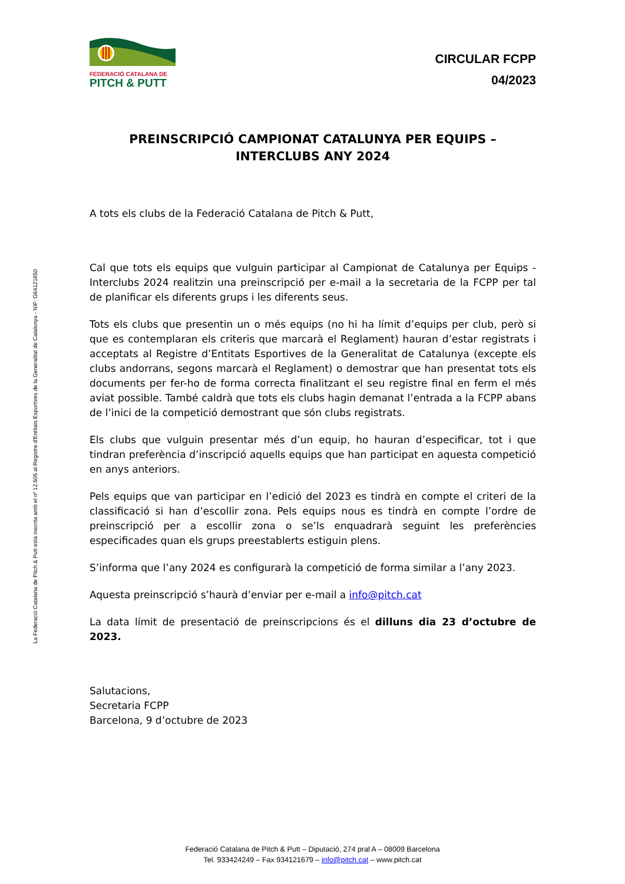La Federació Catalana de Pitch & Putt està inscrita amb el nº 12.505 al Registre d'Entitats Esportives de la Generalitat de Catalunya - NIF: G64121650
FEDERACIÓ CATALANA DE
PITCH & PUTT
CIRCULAR FCPP
04/2023
PREINSCRIPCIÓ CAMPIONAT CATALUNYA PER EQUIPS –
INTERCLUBS ANY 2024
A tots els clubs de la Federació Catalana de Pitch & Putt,
Cal que tots els equips que vulguin participar al Campionat de Catalunya per Equips - Interclubs 2024 realitzin una preinscripció per e-mail a la secretaria de la FCPP per tal de planificar els diferents grups i les diferents seus.
Tots els clubs que presentin un o més equips (no hi ha límit d’equips per club, però si que es contemplaran els criteris que marcarà el Reglament) hauran d’estar registrats i acceptats al Registre d’Entitats Esportives de la Generalitat de Catalunya (excepte els clubs andorrans, segons marcarà el Reglament) o demostrar que han presentat tots els documents per fer-ho de forma correcta finalitzant el seu registre final en ferm el més aviat possible. També caldrà que tots els clubs hagin demanat l’entrada a la FCPP abans de l’inici de la competició demostrant que són clubs registrats.
Els clubs que vulguin presentar més d’un equip, ho hauran d’especificar, tot i que tindran preferència d’inscripció aquells equips que han participat en aquesta competició en anys anteriors.
Pels equips que van participar en l’edició del 2023 es tindrà en compte el criteri de la classificació si han d’escollir zona. Pels equips nous es tindrà en compte l’ordre de preinscripció per a escollir zona o se’ls enquadrarà seguint les preferències especificades quan els grups preestablerts estiguin plens.
S’informa que l’any 2024 es configurarà la competició de forma similar a l’any 2023.
Aquesta preinscripció s’haurà d’enviar per e-mail a info@pitch.cat
La data límit de presentació de preinscripcions és el dilluns dia 23 d’octubre de 2023.
Salutacions,
Secretaria FCPP
Barcelona, 9 d’octubre de 2023
Federació Catalana de Pitch & Putt – Diputació, 274 pral A – 08009 Barcelona
Tel. 933424249 – Fax 934121679 – info@pitch.cat – www.pitch.cat